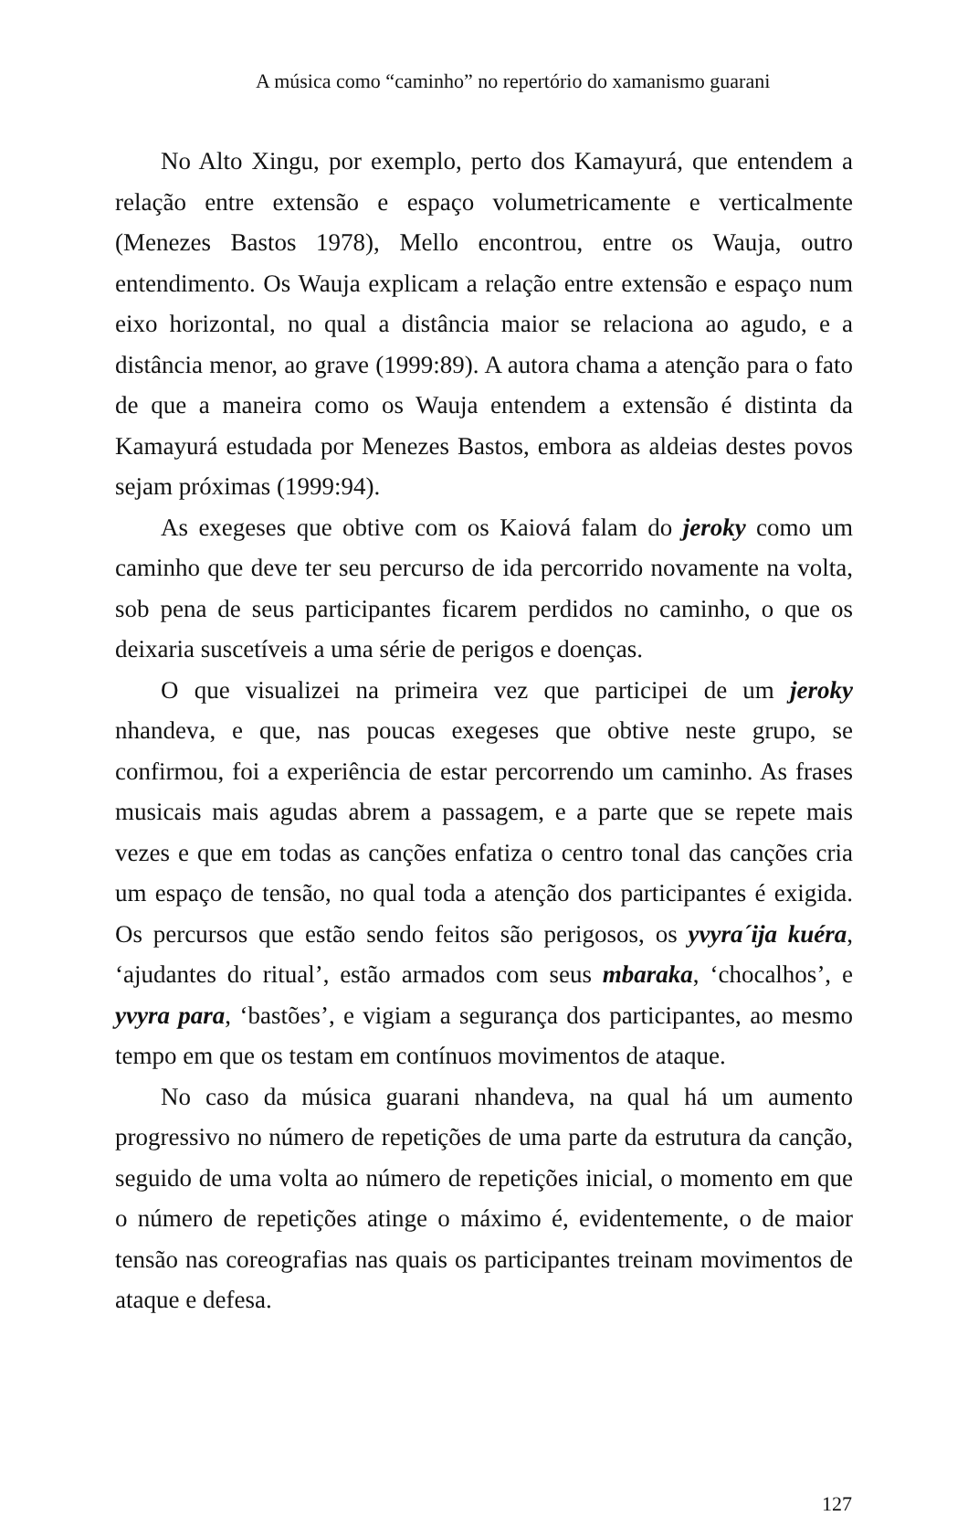A música como “caminho” no repertório do xamanismo guarani
No Alto Xingu, por exemplo, perto dos Kamayurá, que entendem a relação entre extensão e espaço volumetricamente e verticalmente (Menezes Bastos 1978), Mello encontrou, entre os Wauja, outro entendimento. Os Wauja explicam a relação entre extensão e espaço num eixo horizontal, no qual a distância maior se relaciona ao agudo, e a distância menor, ao grave (1999:89). A autora chama a atenção para o fato de que a maneira como os Wauja entendem a extensão é distinta da Kamayurá estudada por Menezes Bastos, embora as aldeias destes povos sejam próximas (1999:94).
As exegeses que obtive com os Kaiová falam do jeroky como um caminho que deve ter seu percurso de ida percorrido novamente na volta, sob pena de seus participantes ficarem perdidos no caminho, o que os deixaria suscetíveis a uma série de perigos e doenças.
O que visualizei na primeira vez que participei de um jeroky nhandeva, e que, nas poucas exegeses que obtive neste grupo, se confirmou, foi a experiência de estar percorrendo um caminho. As frases musicais mais agudas abrem a passagem, e a parte que se repete mais vezes e que em todas as canções enfatiza o centro tonal das canções cria um espaço de tensão, no qual toda a atenção dos participantes é exigida. Os percursos que estão sendo feitos são perigosos, os yvyra´ija kuéra, ‘ajudantes do ritual’, estão armados com seus mbaraka, ‘chocalhos’, e yvyra para, ‘bastões’, e vigiam a segurança dos participantes, ao mesmo tempo em que os testam em contínuos movimentos de ataque.
No caso da música guarani nhandeva, na qual há um aumento progressivo no número de repetições de uma parte da estrutura da canção, seguido de uma volta ao número de repetições inicial, o momento em que o número de repetições atinge o máximo é, evidentemente, o de maior tensão nas coreografias nas quais os participantes treinam movimentos de ataque e defesa.
127